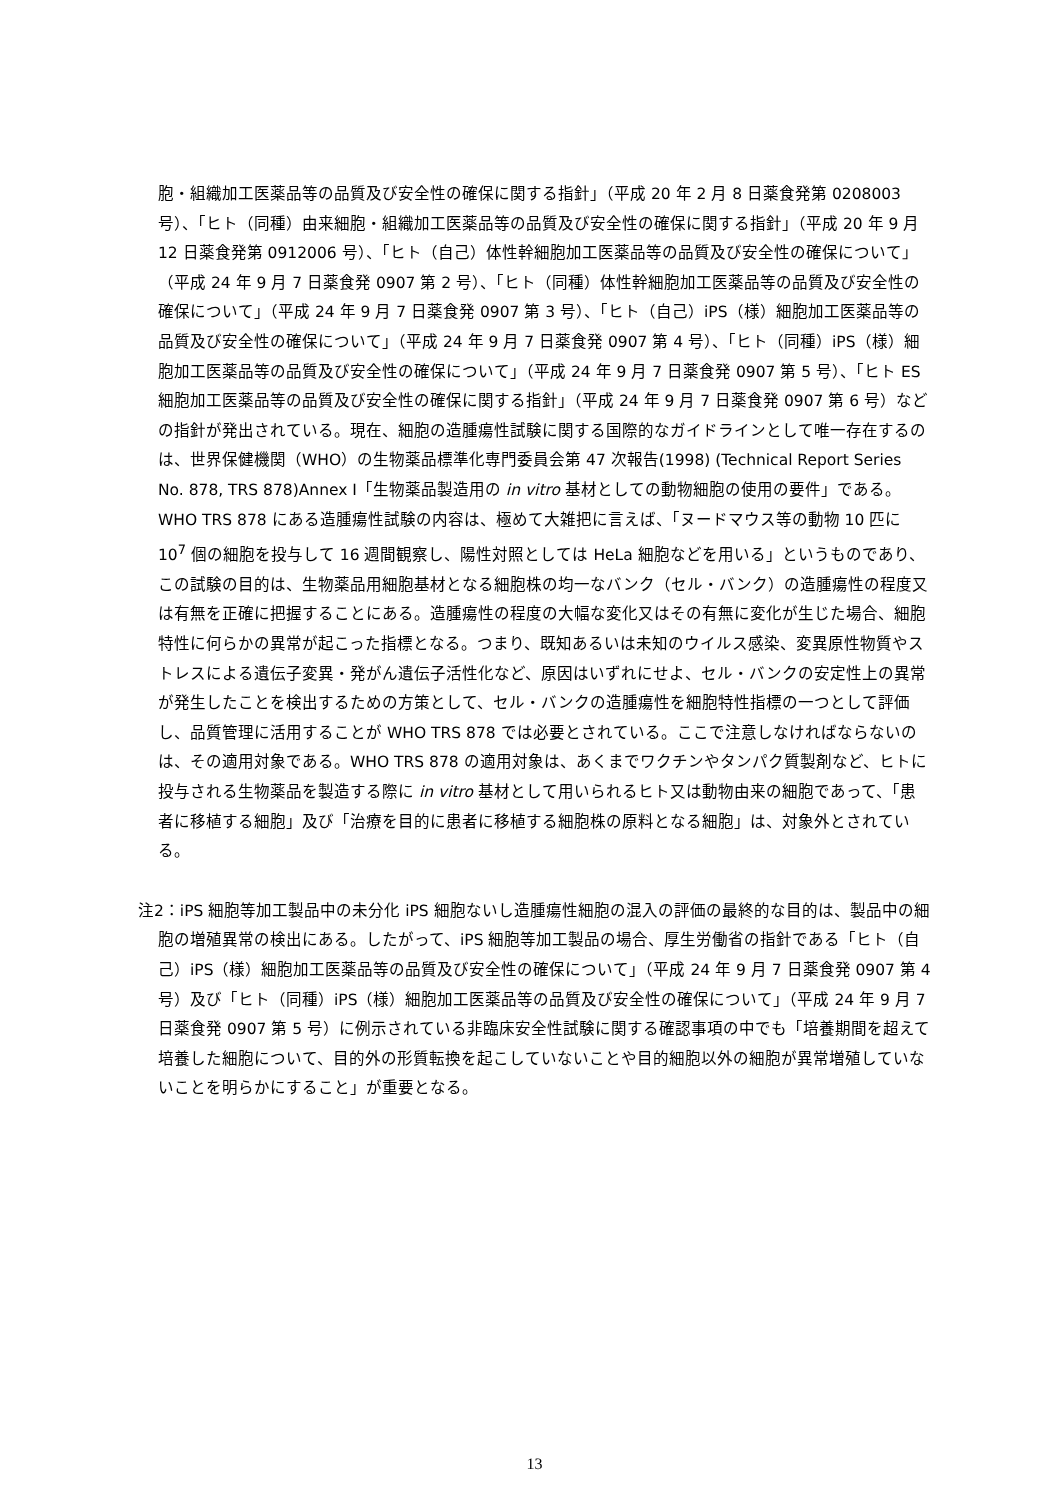胞・組織加工医薬品等の品質及び安全性の確保に関する指針」（平成 20 年 2 月 8 日薬食発第 0208003 号）、「ヒト（同種）由来細胞・組織加工医薬品等の品質及び安全性の確保に関する指針」（平成 20 年 9 月 12 日薬食発第 0912006 号）、「ヒト（自己）体性幹細胞加工医薬品等の品質及び安全性の確保について」（平成 24 年 9 月 7 日薬食発 0907 第 2 号）、「ヒト（同種）体性幹細胞加工医薬品等の品質及び安全性の確保について」（平成 24 年 9 月 7 日薬食発 0907 第 3 号）、「ヒト（自己）iPS（様）細胞加工医薬品等の品質及び安全性の確保について」（平成 24 年 9 月 7 日薬食発 0907 第 4 号）、「ヒト（同種）iPS（様）細胞加工医薬品等の品質及び安全性の確保について」（平成 24 年 9 月 7 日薬食発 0907 第 5 号）、「ヒト ES 細胞加工医薬品等の品質及び安全性の確保に関する指針」（平成 24 年 9 月 7 日薬食発 0907 第 6 号）などの指針が発出されている。現在、細胞の造腫瘍性試験に関する国際的なガイドラインとして唯一存在するのは、世界保健機関（WHO）の生物薬品標準化専門委員会第 47 次報告(1998) (Technical Report Series No. 878, TRS 878)Annex I「生物薬品製造用の in vitro 基材としての動物細胞の使用の要件」である。WHO TRS 878 にある造腫瘍性試験の内容は、極めて大雑把に言えば、「ヌードマウス等の動物 10 匹に 10<sup>7</sup> 個の細胞を投与して 16 週間観察し、陽性対照としては HeLa 細胞などを用いる」というものであり、この試験の目的は、生物薬品用細胞基材となる細胞株の均一なバンク（セル・バンク）の造腫瘍性の程度又は有無を正確に把握することにある。造腫瘍性の程度の大幅な変化又はその有無に変化が生じた場合、細胞特性に何らかの異常が起こった指標となる。つまり、既知あるいは未知のウイルス感染、変異原性物質やストレスによる遺伝子変異・発がん遺伝子活性化など、原因はいずれにせよ、セル・バンクの安定性上の異常が発生したことを検出するための方策として、セル・バンクの造腫瘍性を細胞特性指標の一つとして評価し、品質管理に活用することが WHO TRS 878 では必要とされている。ここで注意しなければならないのは、その適用対象である。WHO TRS 878 の適用対象は、あくまでワクチンやタンパク質製剤など、ヒトに投与される生物薬品を製造する際に in vitro 基材として用いられるヒト又は動物由来の細胞であって、「患者に移植する細胞」及び「治療を目的に患者に移植する細胞株の原料となる細胞」は、対象外とされている。
注2：iPS 細胞等加工製品中の未分化 iPS 細胞ないし造腫瘍性細胞の混入の評価の最終的な目的は、製品中の細胞の増殖異常の検出にある。したがって、iPS 細胞等加工製品の場合、厚生労働省の指針である「ヒト（自己）iPS（様）細胞加工医薬品等の品質及び安全性の確保について」（平成 24 年 9 月 7 日薬食発 0907 第 4 号）及び「ヒト（同種）iPS（様）細胞加工医薬品等の品質及び安全性の確保について」（平成 24 年 9 月 7 日薬食発 0907 第 5 号）に例示されている非臨床安全性試験に関する確認事項の中でも「培養期間を超えて培養した細胞について、目的外の形質転換を起こしていないことや目的細胞以外の細胞が異常増殖していないことを明らかにすること」が重要となる。
13